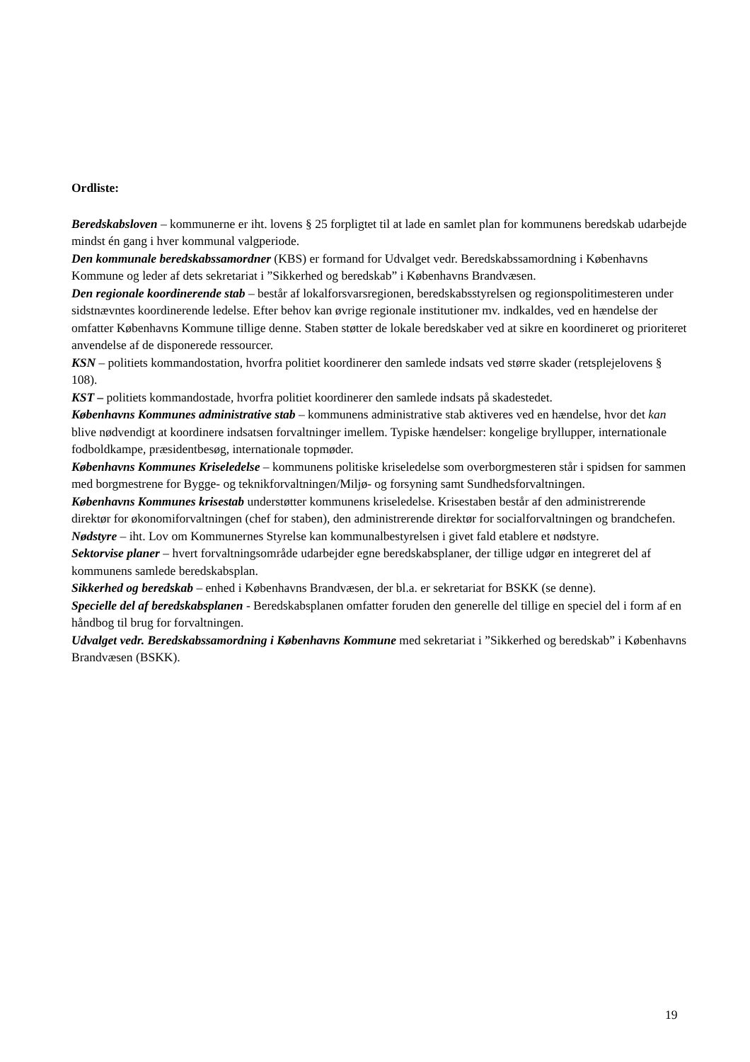Ordliste:
Beredskabsloven – kommunerne er iht. lovens § 25 forpligtet til at lade en samlet plan for kommunens beredskab udarbejde mindst én gang i hver kommunal valgperiode.
Den kommunale beredskabssamordner (KBS) er formand for Udvalget vedr. Beredskabssamordning i Københavns Kommune og leder af dets sekretariat i ”Sikkerhed og beredskab” i Københavns Brandvæsen.
Den regionale koordinerende stab – består af lokalforsvarsregionen, beredskabsstyrelsen og regionspolitimesteren under sidstnævntes koordinerende ledelse. Efter behov kan øvrige regionale institutioner mv. indkaldes, ved en hændelse der omfatter Københavns Kommune tillige denne. Staben støtter de lokale beredskaber ved at sikre en koordineret og prioriteret anvendelse af de disponerede ressourcer.
KSN – politiets kommandostation, hvorfra politiet koordinerer den samlede indsats ved større skader (retsplejelovens § 108).
KST – politiets kommandostade, hvorfra politiet koordinerer den samlede indsats på skadestedet.
Københavns Kommunes administrative stab – kommunens administrative stab aktiveres ved en hændelse, hvor det kan blive nødvendigt at koordinere indsatsen forvaltninger imellem. Typiske hændelser: kongelige bryllupper, internationale fodboldkampe, præsidentbesøg, internationale topmøder.
Københavns Kommunes Kriseledelse – kommunens politiske kriseledelse som overborgmesteren står i spidsen for sammen med borgmestrene for Bygge- og teknikforvaltningen/Miljø- og forsyning samt Sundhedsforvaltningen.
Københavns Kommunes krisestab understøtter kommunens kriseledelse. Krisestaben består af den administrerende direktør for økonomiforvaltningen (chef for staben), den administrerende direktør for socialforvaltningen og brandchefen.
Nødstyre – iht. Lov om Kommunernes Styrelse kan kommunalbestyrelsen i givet fald etablere et nødstyre.
Sektorvise planer – hvert forvaltningsområde udarbejder egne beredskabsplaner, der tillige udgør en integreret del af kommunens samlede beredskabsplan.
Sikkerhed og beredskab – enhed i Københavns Brandvæsen, der bl.a. er sekretariat for BSKK (se denne).
Specielle del af beredskabsplanen - Beredskabsplanen omfatter foruden den generelle del tillige en speciel del i form af en håndbog til brug for forvaltningen.
Udvalget vedr. Beredskabssamordning i Københavns Kommune med sekretariat i ”Sikkerhed og beredskab” i Københavns Brandvæsen (BSKK).
19